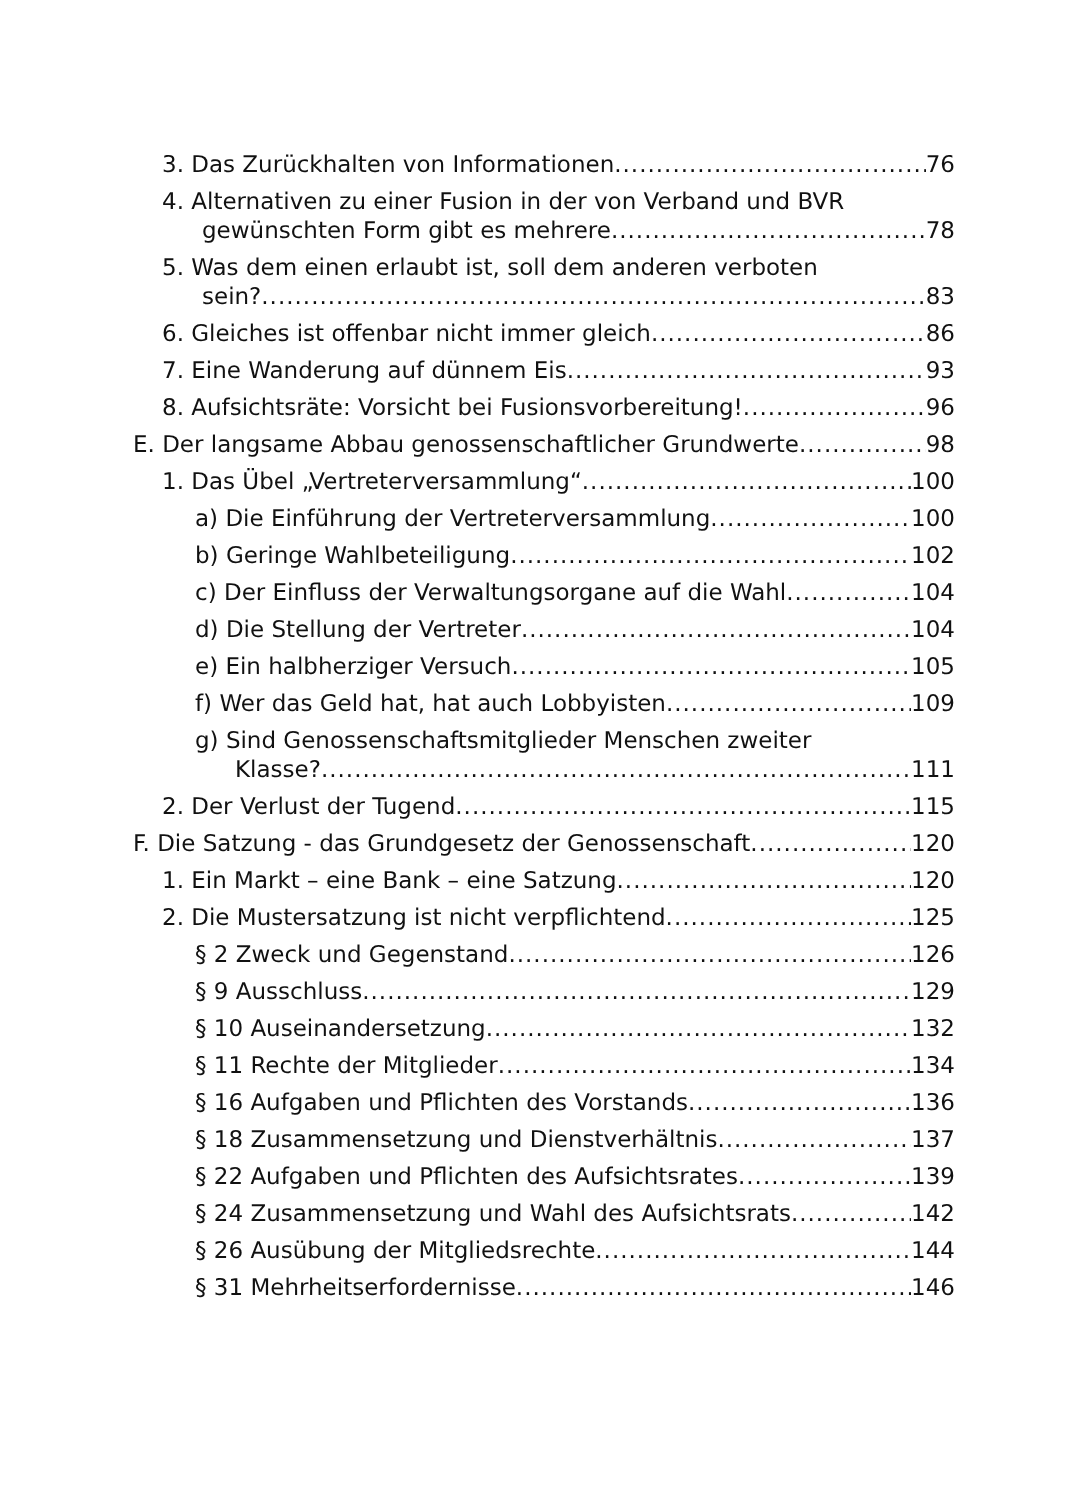3. Das Zurückhalten von Informationen 76
4. Alternativen zu einer Fusion in der von Verband und BVR
gewünschten Form gibt es mehrere 78
5. Was dem einen erlaubt ist, soll dem anderen verboten
sein? 83
6. Gleiches ist offenbar nicht immer gleich 86
7. Eine Wanderung auf dünnem Eis 93
8. Aufsichtsräte: Vorsicht bei Fusionsvorbereitung! 96
E. Der langsame Abbau genossenschaftlicher Grundwerte 98
1. Das Übel „Vertreterversammlung“ 100
a) Die Einführung der Vertreterversammlung 100
b) Geringe Wahlbeteiligung 102
c) Der Einfluss der Verwaltungsorgane auf die Wahl 104
d) Die Stellung der Vertreter 104
e) Ein halbherziger Versuch 105
f) Wer das Geld hat, hat auch Lobbyisten 109
g) Sind Genossenschaftsmitglieder Menschen zweiter
Klasse? 111
2. Der Verlust der Tugend 115
F. Die Satzung - das Grundgesetz der Genossenschaft 120
1. Ein Markt – eine Bank – eine Satzung 120
2. Die Mustersatzung ist nicht verpflichtend 125
§ 2 Zweck und Gegenstand 126
§ 9 Ausschluss 129
§ 10 Auseinandersetzung 132
§ 11 Rechte der Mitglieder 134
§ 16 Aufgaben und Pflichten des Vorstands 136
§ 18 Zusammensetzung und Dienstverhältnis 137
§ 22 Aufgaben und Pflichten des Aufsichtsrates 139
§ 24 Zusammensetzung und Wahl des Aufsichtsrats 142
§ 26 Ausübung der Mitgliedsrechte 144
§ 31 Mehrheitserfordernisse 146